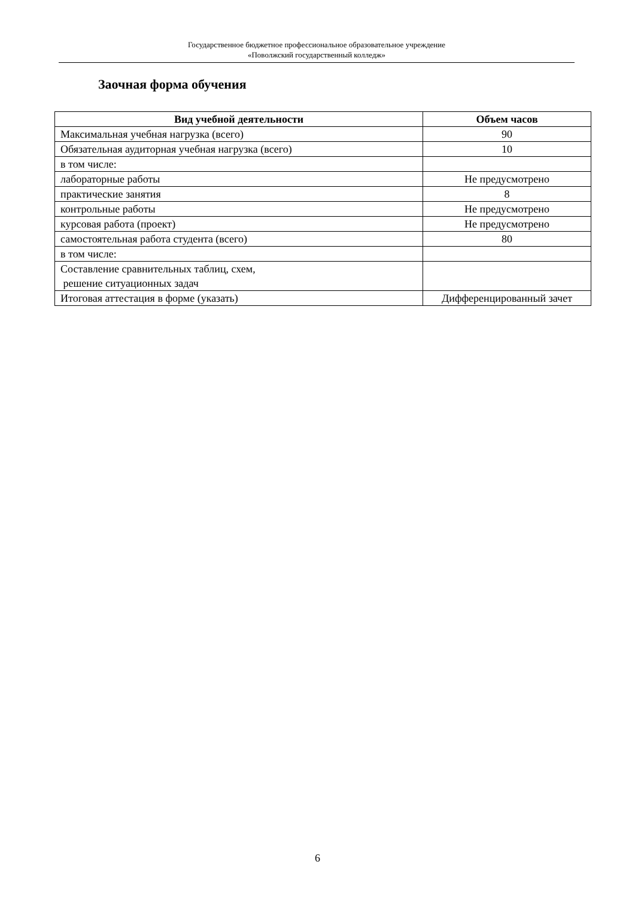Государственное бюджетное профессиональное образовательное учреждение
«Поволжский государственный колледж»
Заочная форма обучения
| Вид учебной деятельности | Объем часов |
| --- | --- |
| Максимальная учебная нагрузка (всего) | 90 |
| Обязательная аудиторная учебная нагрузка (всего) | 10 |
| в том числе: | |
| лабораторные работы | Не предусмотрено |
| практические занятия | 8 |
| контрольные работы | Не предусмотрено |
| курсовая работа (проект) | Не предусмотрено |
| самостоятельная работа студента (всего) | 80 |
| в том числе: | |
| Составление сравнительных таблиц, схем, решение ситуационных задач | |
| Итоговая аттестация в форме (указать) | Дифференцированный зачет |
6